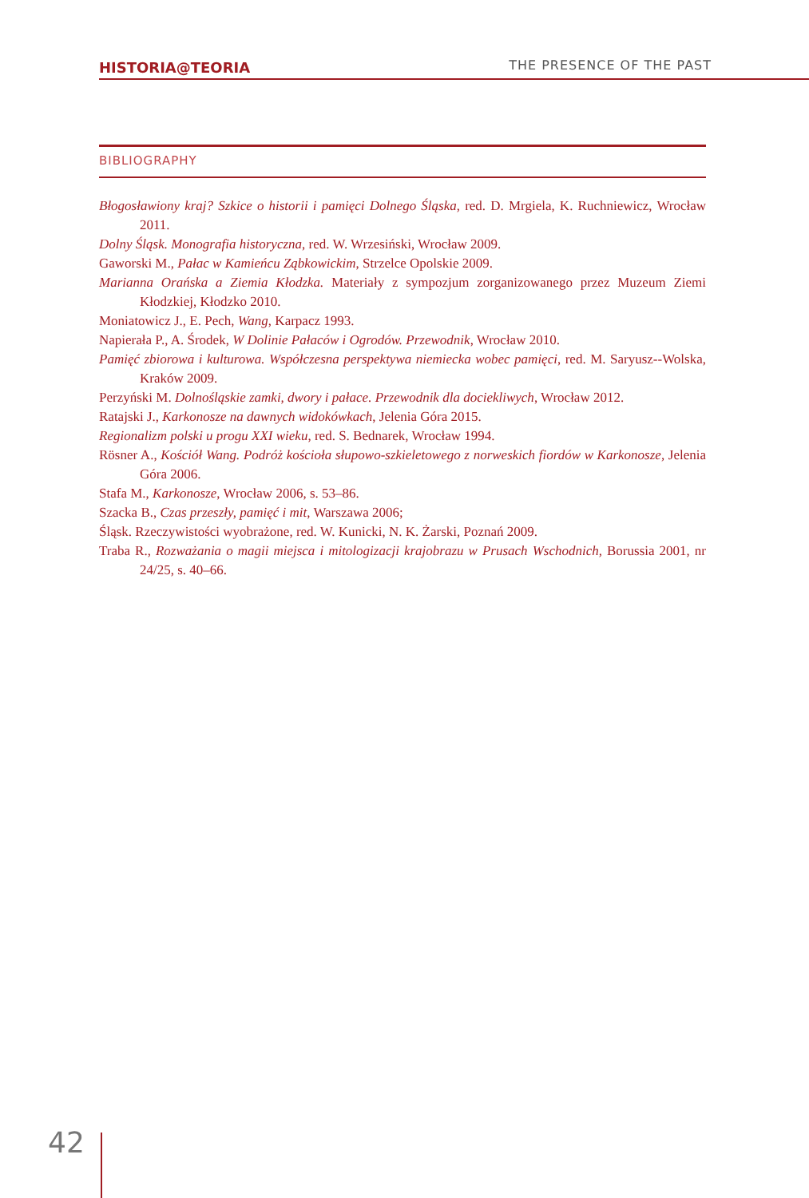HISTORIA@TEORIA THE PRESENCE OF THE PAST
BIBLIOGRAPHY
Błogosławiony kraj? Szkice o historii i pamięci Dolnego Śląska, red. D. Mrgiela, K. Ruchniewicz, Wrocław 2011.
Dolny Śląsk. Monografia historyczna, red. W. Wrzesiński, Wrocław 2009.
Gaworski M., Pałac w Kamieńcu Ząbkowickim, Strzelce Opolskie 2009.
Marianna Orańska a Ziemia Kłodzka. Materiały z sympozjum zorganizowanego przez Muzeum Ziemi Kłodzkiej, Kłodzko 2010.
Moniatowicz J., E. Pech, Wang, Karpacz 1993.
Napierała P., A. Środek, W Dolinie Pałaców i Ogrodów. Przewodnik, Wrocław 2010.
Pamięć zbiorowa i kulturowa. Współczesna perspektywa niemiecka wobec pamięci, red. M. Saryusz--Wolska, Kraków 2009.
Perzyński M. Dolnośląskie zamki, dwory i pałace. Przewodnik dla dociekliwych, Wrocław 2012.
Ratajski J., Karkonosze na dawnych widokówkach, Jelenia Góra 2015.
Regionalizm polski u progu XXI wieku, red. S. Bednarek, Wrocław 1994.
Rösner A., Kościół Wang. Podróż kościoła słupowo-szkieletowego z norweskich fiordów w Karkonosze, Jelenia Góra 2006.
Stafa M., Karkonosze, Wrocław 2006, s. 53–86.
Szacka B., Czas przeszły, pamięć i mit, Warszawa 2006;
Śląsk. Rzeczywistości wyobrażone, red. W. Kunicki, N. K. Żarski, Poznań 2009.
Traba R., Rozważania o magii miejsca i mitologizacji krajobrazu w Prusach Wschodnich, Borussia 2001, nr 24/25, s. 40–66.
42